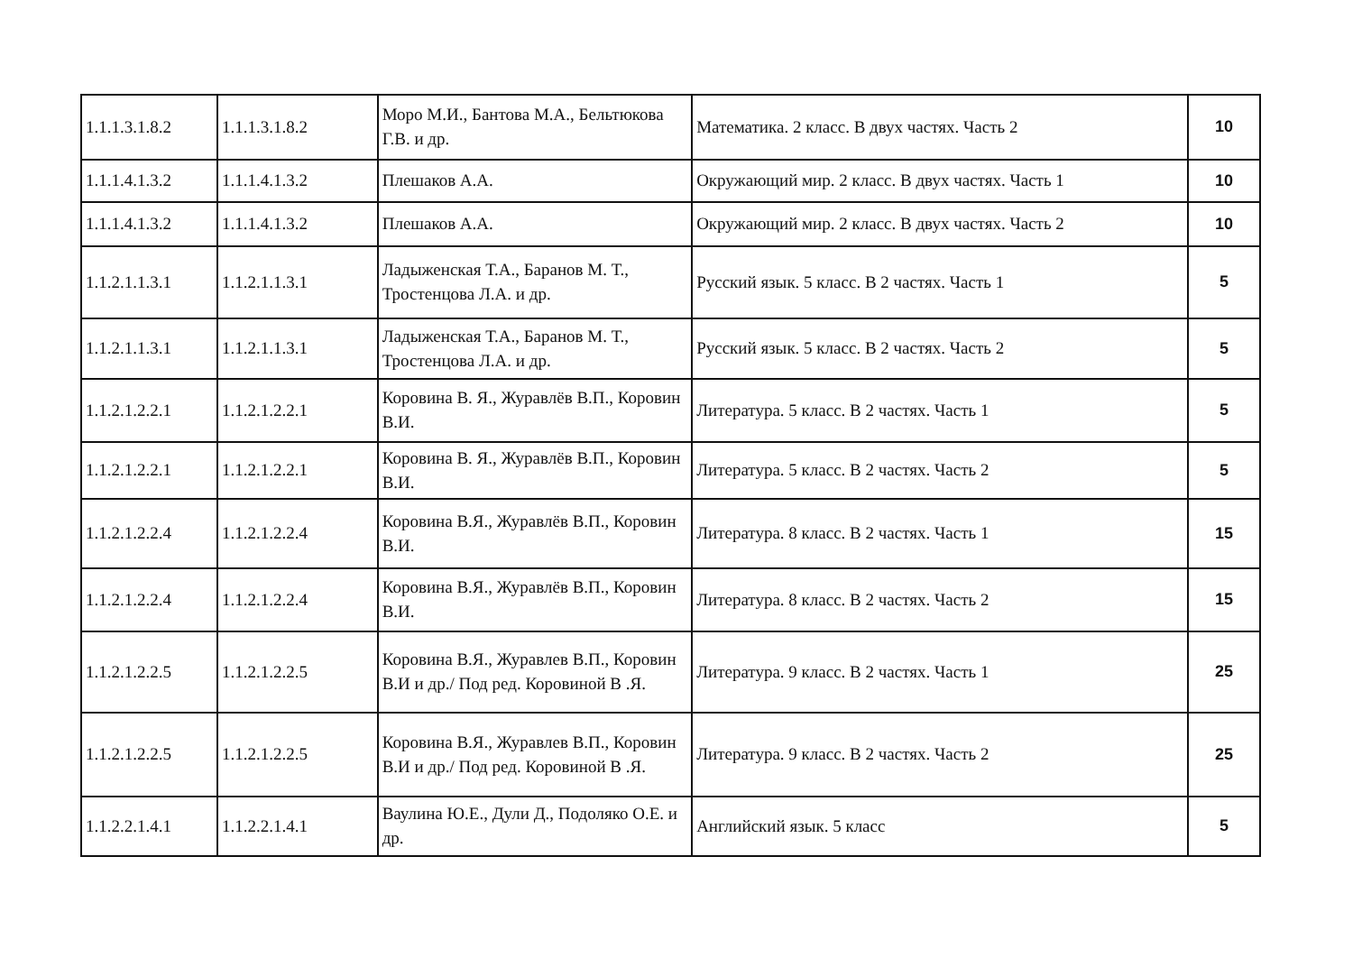| 1.1.1.3.1.8.2 | 1.1.1.3.1.8.2 | Моро М.И., Бантова М.А., Бельтюкова Г.В. и др. | Математика. 2 класс. В двух частях. Часть 2 | 10 |
| 1.1.1.4.1.3.2 | 1.1.1.4.1.3.2 | Плешаков А.А. | Окружающий мир. 2 класс. В двух частях. Часть 1 | 10 |
| 1.1.1.4.1.3.2 | 1.1.1.4.1.3.2 | Плешаков А.А. | Окружающий мир. 2 класс. В двух частях. Часть 2 | 10 |
| 1.1.2.1.1.3.1 | 1.1.2.1.1.3.1 | Ладыженская Т.А., Баранов М. Т., Тростенцова Л.А. и др. | Русский язык. 5 класс. В 2 частях. Часть 1 | 5 |
| 1.1.2.1.1.3.1 | 1.1.2.1.1.3.1 | Ладыженская Т.А., Баранов М. Т., Тростенцова Л.А. и др. | Русский язык. 5 класс. В 2 частях. Часть 2 | 5 |
| 1.1.2.1.2.2.1 | 1.1.2.1.2.2.1 | Коровина В. Я., Журавлёв В.П., Коровин В.И. | Литература. 5 класс. В 2 частях. Часть 1 | 5 |
| 1.1.2.1.2.2.1 | 1.1.2.1.2.2.1 | Коровина В. Я., Журавлёв В.П., Коровин В.И. | Литература. 5 класс. В 2 частях. Часть 2 | 5 |
| 1.1.2.1.2.2.4 | 1.1.2.1.2.2.4 | Коровина В.Я., Журавлёв В.П., Коровин В.И. | Литература. 8 класс. В 2 частях. Часть 1 | 15 |
| 1.1.2.1.2.2.4 | 1.1.2.1.2.2.4 | Коровина В.Я., Журавлёв В.П., Коровин В.И. | Литература. 8 класс. В 2 частях. Часть 2 | 15 |
| 1.1.2.1.2.2.5 | 1.1.2.1.2.2.5 | Коровина В.Я., Журавлев В.П., Коровин В.И и др./ Под ред. Коровиной В .Я. | Литература. 9 класс. В 2 частях. Часть 1 | 25 |
| 1.1.2.1.2.2.5 | 1.1.2.1.2.2.5 | Коровина В.Я., Журавлев В.П., Коровин В.И и др./ Под ред. Коровиной В .Я. | Литература. 9 класс. В 2 частях. Часть 2 | 25 |
| 1.1.2.2.1.4.1 | 1.1.2.2.1.4.1 | Ваулина Ю.Е., Дули Д., Подоляко О.Е. и др. | Английский язык. 5 класс | 5 |